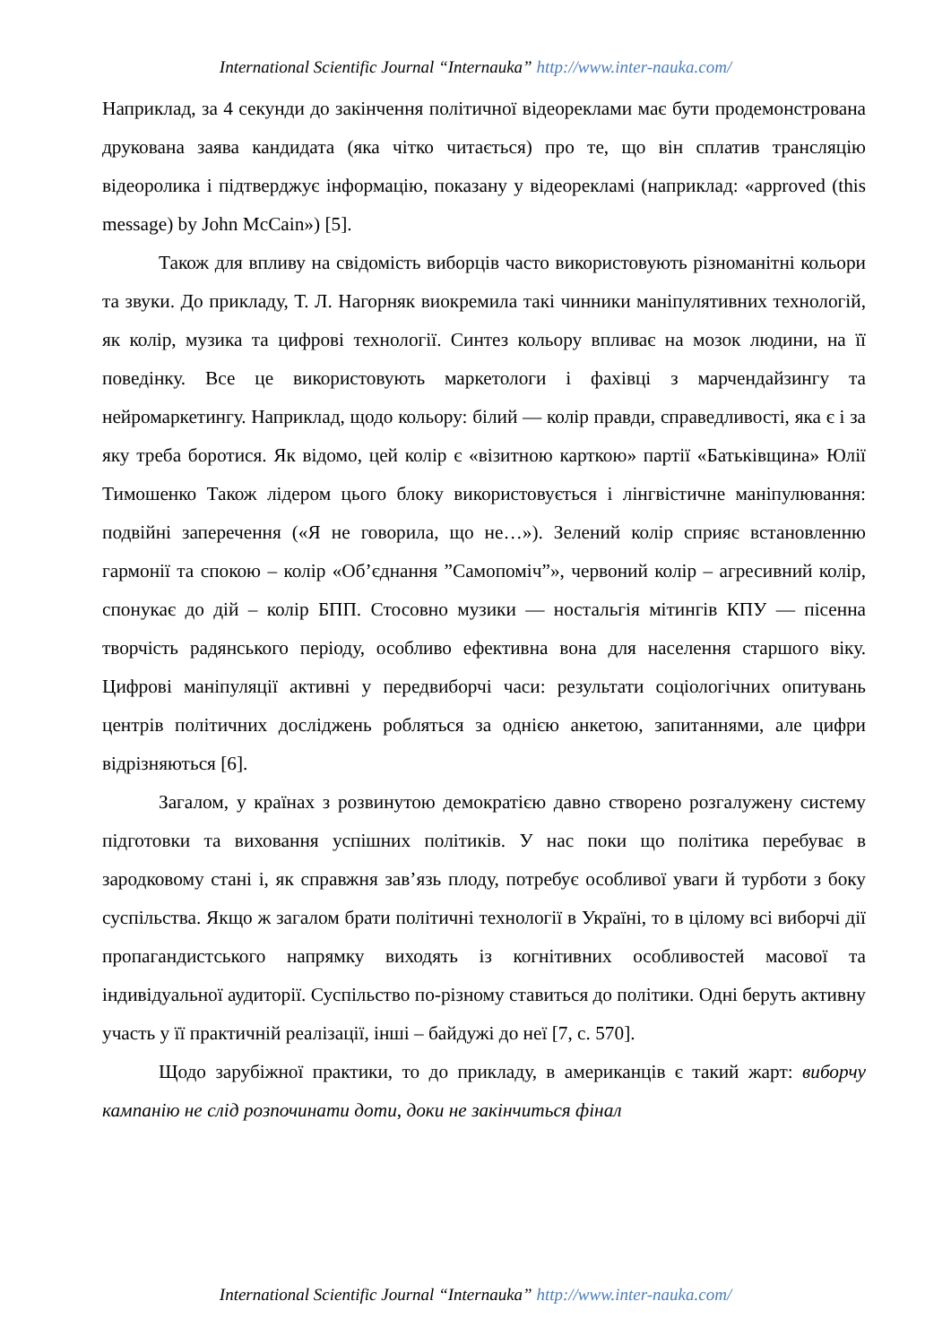International Scientific Journal “Internauka” http://www.inter-nauka.com/
Наприклад, за 4 секунди до закінчення політичної відеореклами має бути продемонстрована друкована заява кандидата (яка чітко читається) про те, що він сплатив трансляцію відеоролика і підтверджує інформацію, показану у відеорекламі (наприклад: «approved (this message) by John McCain») [5].
Також для впливу на свідомість виборців часто використовують різноманітні кольори та звуки. До прикладу, Т. Л. Нагорняк виокремила такі чинники маніпулятивних технологій, як колір, музика та цифрові технології. Синтез кольору впливає на мозок людини, на її поведінку. Все це використовують маркетологи і фахівці з марчендайзингу та нейромаркетингу. Наприклад, щодо кольору: білий — колір правди, справедливості, яка є і за яку треба боротися. Як відомо, цей колір є «візитною карткою» партії «Батьківщина» Юлії Тимошенко Також лідером цього блоку використовується і лінгвістичне маніпулювання: подвійні заперечення («Я не говорила, що не…»). Зелений колір сприяє встановленню гармонії та спокою – колір «Об’єднання ”Самопоміч”», червоний колір – агресивний колір, спонукає до дій – колір БПП. Стосовно музики — ностальгія мітингів КПУ — пісенна творчість радянського періоду, особливо ефективна вона для населення старшого віку. Цифрові маніпуляції активні у передвиборчі часи: результати соціологічних опитувань центрів політичних досліджень робляться за однією анкетою, запитаннями, але цифри відрізняються [6].
Загалом, у країнах з розвинутою демократією давно створено розгалужену систему підготовки та виховання успішних політиків. У нас поки що політика перебуває в зародковому стані і, як справжня зав’язь плоду, потребує особливої уваги й турботи з боку суспільства. Якщо ж загалом брати політичні технології в Україні, то в цілому всі виборчі дії пропагандистського напрямку виходять із когнітивних особливостей масової та індивідуальної аудиторії. Суспільство по-різному ставиться до політики. Одні беруть активну участь у її практичній реалізації, інші – байдужі до неї [7, с. 570].
Щодо зарубіжної практики, то до прикладу, в американців є такий жарт: виборчу кампанію не слід розпочинати доти, доки не закінчиться фінал
International Scientific Journal “Internauka” http://www.inter-nauka.com/